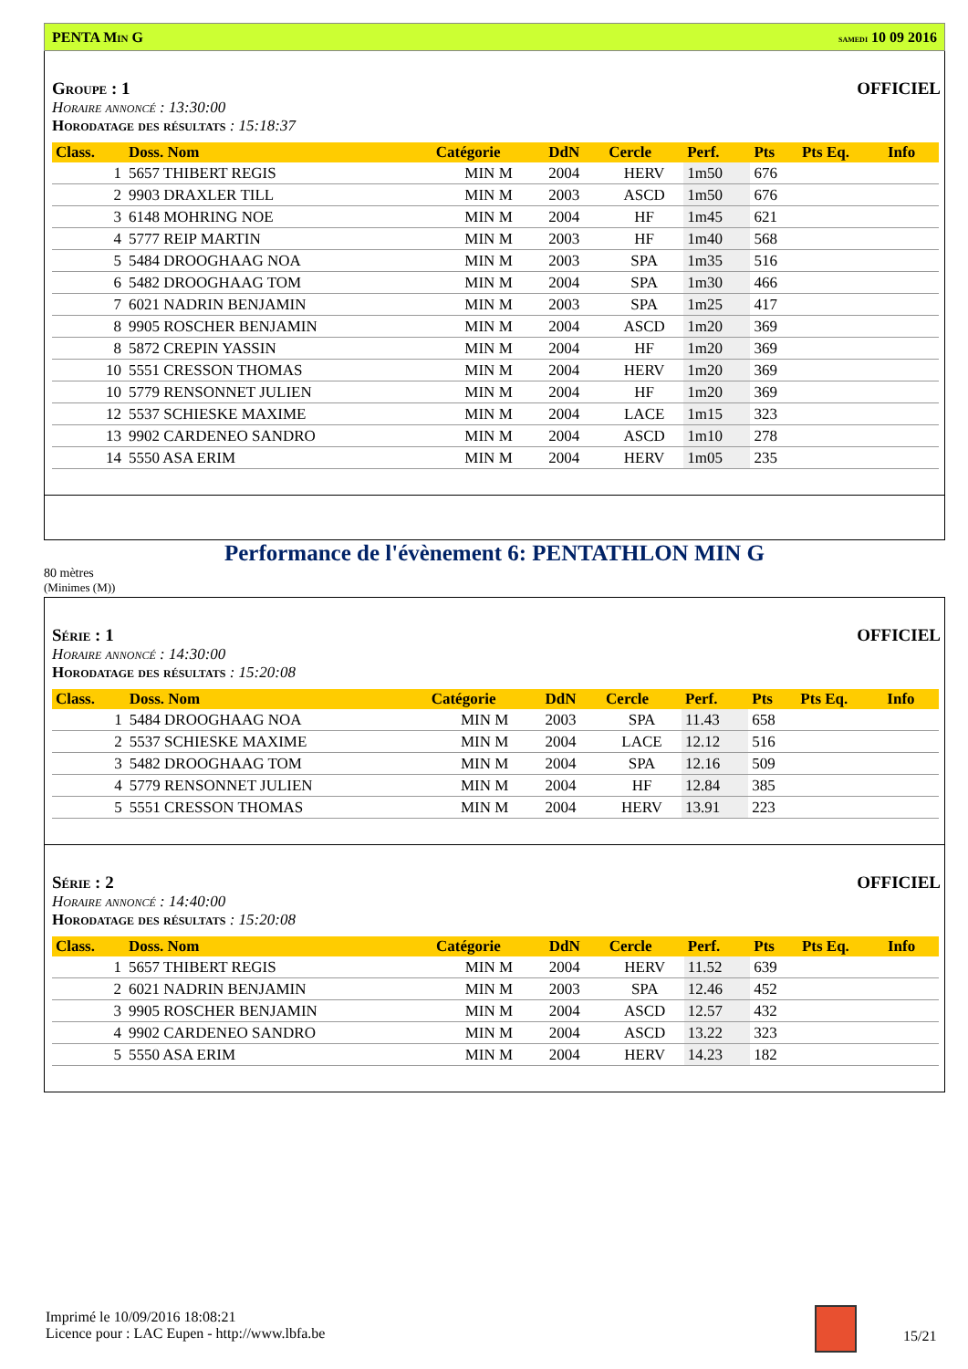PENTA Min G samedi 10 09 2016
Groupe : 1 OFFICIEL
Horaire annoncé : 13:30:00
Horodatage des résultats : 15:18:37
| Class. | Doss. Nom | Catégorie | DdN | Cercle | Perf. | Pts | Pts Eq. | Info |
| --- | --- | --- | --- | --- | --- | --- | --- | --- |
| 1 | 5657 THIBERT REGIS | MIN M | 2004 | HERV | 1m50 | 676 | | |
| 2 | 9903 DRAXLER TILL | MIN M | 2003 | ASCD | 1m50 | 676 | | |
| 3 | 6148 MOHRING NOE | MIN M | 2004 | HF | 1m45 | 621 | | |
| 4 | 5777 REIP MARTIN | MIN M | 2003 | HF | 1m40 | 568 | | |
| 5 | 5484 DROOGHAAG NOA | MIN M | 2003 | SPA | 1m35 | 516 | | |
| 6 | 5482 DROOGHAAG TOM | MIN M | 2004 | SPA | 1m30 | 466 | | |
| 7 | 6021 NADRIN BENJAMIN | MIN M | 2003 | SPA | 1m25 | 417 | | |
| 8 | 9905 ROSCHER BENJAMIN | MIN M | 2004 | ASCD | 1m20 | 369 | | |
| 8 | 5872 CREPIN YASSIN | MIN M | 2004 | HF | 1m20 | 369 | | |
| 10 | 5551 CRESSON THOMAS | MIN M | 2004 | HERV | 1m20 | 369 | | |
| 10 | 5779 RENSONNET JULIEN | MIN M | 2004 | HF | 1m20 | 369 | | |
| 12 | 5537 SCHIESKE MAXIME | MIN M | 2004 | LACE | 1m15 | 323 | | |
| 13 | 9902 CARDENEO SANDRO | MIN M | 2004 | ASCD | 1m10 | 278 | | |
| 14 | 5550 ASA ERIM | MIN M | 2004 | HERV | 1m05 | 235 | | |
Performance de l'évènement 6: PENTATHLON MIN G
80 mètres
(Minimes (M))
Série : 1 OFFICIEL
Horaire annoncé : 14:30:00
Horodatage des résultats : 15:20:08
| Class. | Doss. Nom | Catégorie | DdN | Cercle | Perf. | Pts | Pts Eq. | Info |
| --- | --- | --- | --- | --- | --- | --- | --- | --- |
| 1 | 5484 DROOGHAAG NOA | MIN M | 2003 | SPA | 11.43 | 658 | | |
| 2 | 5537 SCHIESKE MAXIME | MIN M | 2004 | LACE | 12.12 | 516 | | |
| 3 | 5482 DROOGHAAG TOM | MIN M | 2004 | SPA | 12.16 | 509 | | |
| 4 | 5779 RENSONNET JULIEN | MIN M | 2004 | HF | 12.84 | 385 | | |
| 5 | 5551 CRESSON THOMAS | MIN M | 2004 | HERV | 13.91 | 223 | | |
Série : 2 OFFICIEL
Horaire annoncé : 14:40:00
Horodatage des résultats : 15:20:08
| Class. | Doss. Nom | Catégorie | DdN | Cercle | Perf. | Pts | Pts Eq. | Info |
| --- | --- | --- | --- | --- | --- | --- | --- | --- |
| 1 | 5657 THIBERT REGIS | MIN M | 2004 | HERV | 11.52 | 639 | | |
| 2 | 6021 NADRIN BENJAMIN | MIN M | 2003 | SPA | 12.46 | 452 | | |
| 3 | 9905 ROSCHER BENJAMIN | MIN M | 2004 | ASCD | 12.57 | 432 | | |
| 4 | 9902 CARDENEO SANDRO | MIN M | 2004 | ASCD | 13.22 | 323 | | |
| 5 | 5550 ASA ERIM | MIN M | 2004 | HERV | 14.23 | 182 | | |
Imprimé le 10/09/2016 18:08:21
Licence pour : LAC Eupen - http://www.lbfa.be
15/21